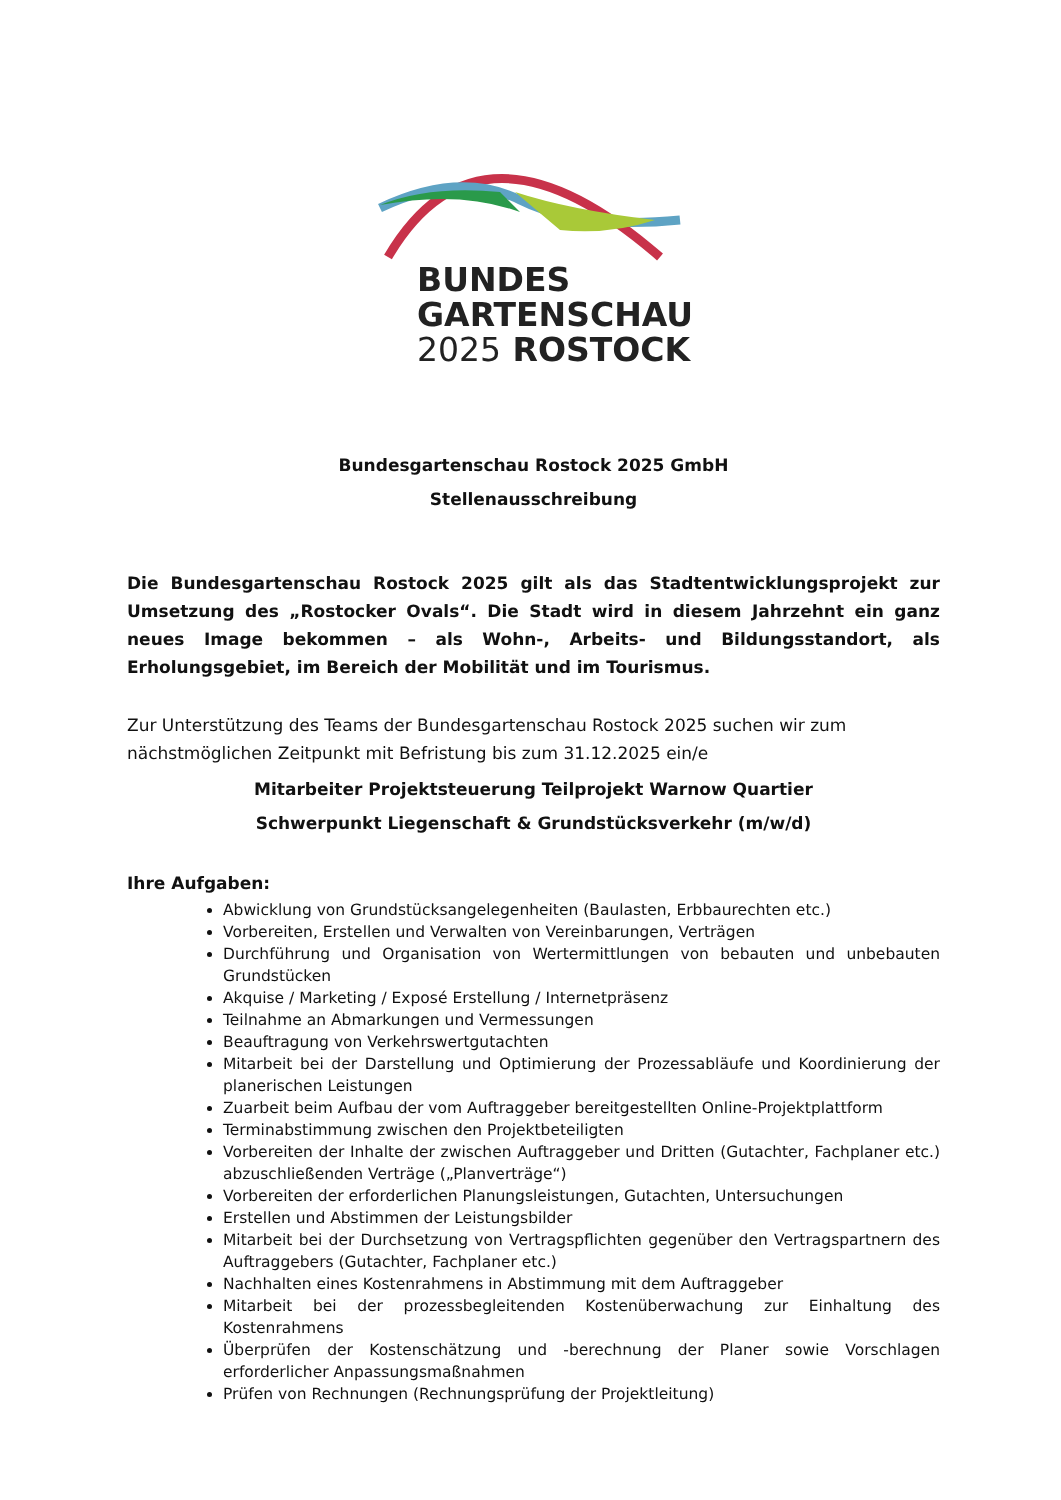BUNDES
GARTENSCHAU
2025 ROSTOCK
Bundesgartenschau Rostock 2025 GmbH
Stellenausschreibung
Die Bundesgartenschau Rostock 2025 gilt als das Stadtentwicklungsprojekt zur Umsetzung des „Rostocker Ovals“. Die Stadt wird in diesem Jahrzehnt ein ganz neues Image bekommen – als Wohn-, Arbeits- und Bildungsstandort, als Erholungsgebiet, im Bereich der Mobilität und im Tourismus.
Zur Unterstützung des Teams der Bundesgartenschau Rostock 2025 suchen wir zum nächstmöglichen Zeitpunkt mit Befristung bis zum 31.12.2025 ein/e
Mitarbeiter Projektsteuerung Teilprojekt Warnow Quartier
Schwerpunkt Liegenschaft & Grundstücksverkehr (m/w/d)
Ihre Aufgaben:
Abwicklung von Grundstücksangelegenheiten (Baulasten, Erbbaurechten etc.)
Vorbereiten, Erstellen und Verwalten von Vereinbarungen, Verträgen
Durchführung und Organisation von Wertermittlungen von bebauten und unbebauten Grundstücken
Akquise / Marketing / Exposé Erstellung / Internetpräsenz
Teilnahme an Abmarkungen und Vermessungen
Beauftragung von Verkehrswertgutachten
Mitarbeit bei der Darstellung und Optimierung der Prozessabläufe und Koordinierung der planerischen Leistungen
Zuarbeit beim Aufbau der vom Auftraggeber bereitgestellten Online-Projektplattform
Terminabstimmung zwischen den Projektbeteiligten
Vorbereiten der Inhalte der zwischen Auftraggeber und Dritten (Gutachter, Fachplaner etc.) abzuschließenden Verträge („Planverträge“)
Vorbereiten der erforderlichen Planungsleistungen, Gutachten, Untersuchungen
Erstellen und Abstimmen der Leistungsbilder
Mitarbeit bei der Durchsetzung von Vertragspflichten gegenüber den Vertragspartnern des Auftraggebers (Gutachter, Fachplaner etc.)
Nachhalten eines Kostenrahmens in Abstimmung mit dem Auftraggeber
Mitarbeit bei der prozessbegleitenden Kostenüberwachung zur Einhaltung des Kostenrahmens
Überprüfen der Kostenschätzung und -berechnung der Planer sowie Vorschlagen erforderlicher Anpassungsmaßnahmen
Prüfen von Rechnungen (Rechnungsprüfung der Projektleitung)